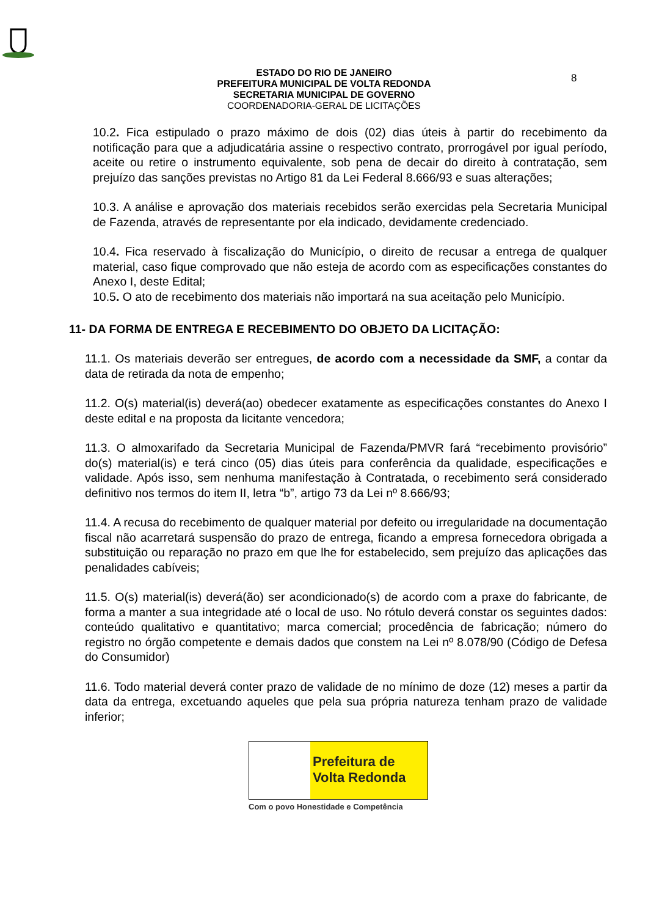8
ESTADO DO RIO DE JANEIRO
PREFEITURA MUNICIPAL DE VOLTA REDONDA
SECRETARIA MUNICIPAL DE GOVERNO
COORDENADORIA-GERAL DE LICITAÇÕES
10.2. Fica estipulado o prazo máximo de dois (02) dias úteis à partir do recebimento da notificação para que a adjudicatária assine o respectivo contrato, prorrogável por igual período, aceite ou retire o instrumento equivalente, sob pena de decair do direito à contratação, sem prejuízo das sanções previstas no Artigo 81 da Lei Federal 8.666/93 e suas alterações;
10.3. A análise e aprovação dos materiais recebidos serão exercidas pela Secretaria Municipal de Fazenda, através de representante por ela indicado, devidamente credenciado.
10.4. Fica reservado à fiscalização do Município, o direito de recusar a entrega de qualquer material, caso fique comprovado que não esteja de acordo com as especificações constantes do Anexo I, deste Edital;
10.5. O ato de recebimento dos materiais não importará na sua aceitação pelo Município.
11- DA FORMA DE ENTREGA E RECEBIMENTO DO OBJETO DA LICITAÇÃO:
11.1. Os materiais deverão ser entregues, de acordo com a necessidade da SMF, a contar da data de retirada da nota de empenho;
11.2. O(s) material(is) deverá(ao) obedecer exatamente as especificações constantes do Anexo I deste edital e na proposta da licitante vencedora;
11.3. O almoxarifado da Secretaria Municipal de Fazenda/PMVR fará “recebimento provisório” do(s) material(is) e terá cinco (05) dias úteis para conferência da qualidade, especificações e validade. Após isso, sem nenhuma manifestação à Contratada, o recebimento será considerado definitivo nos termos do item II, letra “b”, artigo 73 da Lei nº 8.666/93;
11.4. A recusa do recebimento de qualquer material por defeito ou irregularidade na documentação fiscal não acarretará suspensão do prazo de entrega, ficando a empresa fornecedora obrigada a substituição ou reparação no prazo em que lhe for estabelecido, sem prejuízo das aplicações das penalidades cabíveis;
11.5. O(s) material(is) deverá(ão) ser acondicionado(s) de acordo com a praxe do fabricante, de forma a manter a sua integridade até o local de uso. No rótulo deverá constar os seguintes dados: conteúdo qualitativo e quantitativo; marca comercial; procedência de fabricação; número do registro no órgão competente e demais dados que constem na Lei nº 8.078/90 (Código de Defesa do Consumidor)
11.6. Todo material deverá conter prazo de validade de no mínimo de doze (12) meses a partir da data da entrega, excetuando aqueles que pela sua própria natureza tenham prazo de validade inferior;
Prefeitura de
Volta Redonda
Com o povo Honestidade e Competência